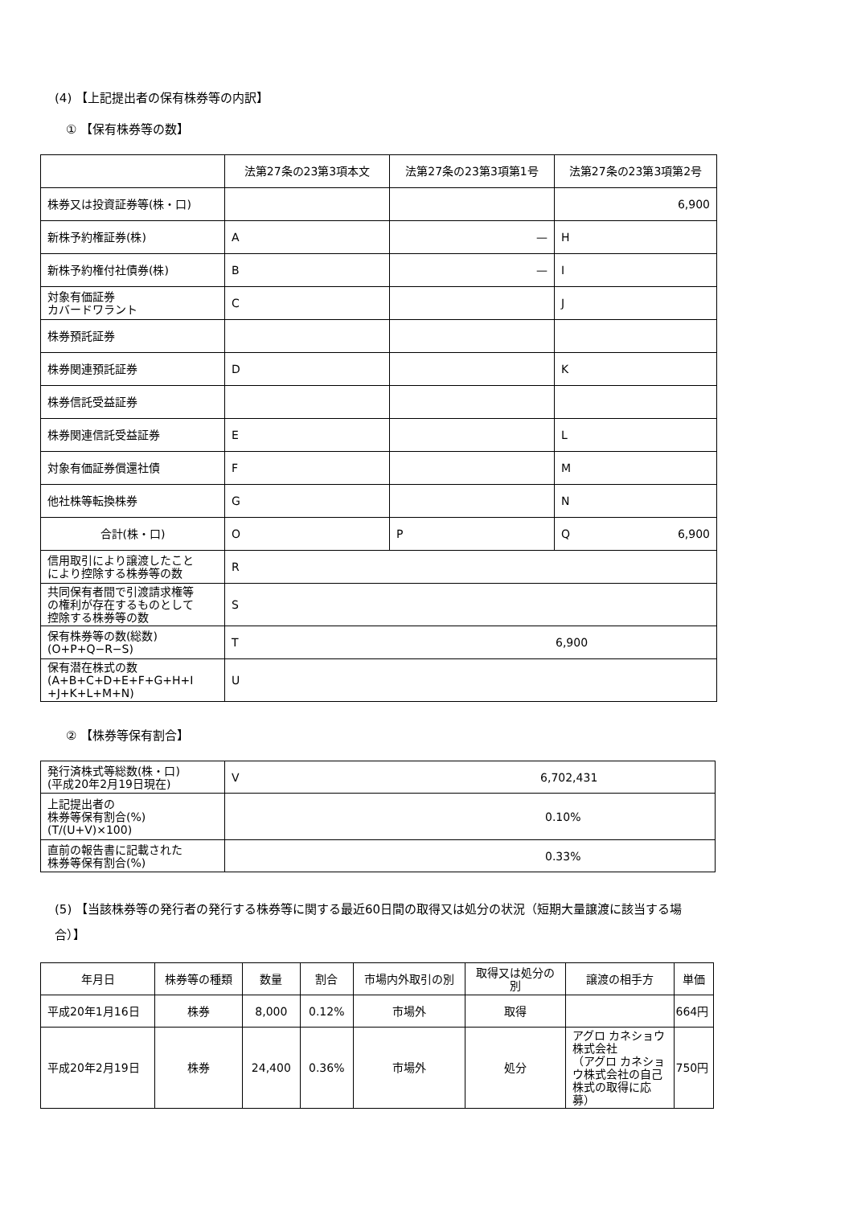(4) 【上記提出者の保有株券等の内訳】
① 【保有株券等の数】
| | 法第27条の23第3項本文 | 法第27条の23第3項第1号 | 法第27条の23第3項第2号 |
| --- | --- | --- | --- |
| 株券又は投資証券等(株・口) | | | 6,900 |
| 新株予約権証券(株) | A | — | H |
| 新株予約権付社債券(株) | B | — | I |
| 対象有価証券 カバードワラント | C | | J |
| 株券預託証券 | | | |
| 株券関連預託証券 | D | | K |
| 株券信託受益証券 | | | |
| 株券関連信託受益証券 | E | | L |
| 対象有価証券償還社債 | F | | M |
| 他社株等転換株券 | G | | N |
| 合計(株・口) | O | P | Q 6,900 |
| 信用取引により譲渡したこと により控除する株券等の数 | R | | |
| 共同保有者間で引渡請求権等 の権利が存在するものとして 控除する株券等の数 | S | | |
| 保有株券等の数(総数) (O+P+Q−R−S) | T 6,900 | | |
| 保有潜在株式の数 (A+B+C+D+E+F+G+H+I +J+K+L+M+N) | U | | |
② 【株券等保有割合】
| 発行済株式等総数(株・口) (平成20年2月19日現在) | V 6,702,431 |
| 上記提出者の 株券等保有割合(%) (T/(U+V)×100) | 0.10% |
| 直前の報告書に記載された 株券等保有割合(%) | 0.33% |
(5) 【当該株券等の発行者の発行する株券等に関する最近60日間の取得又は処分の状況（短期大量譲渡に該当する場
合）】
| 年月日 | 株券等の種類 | 数量 | 割合 | 市場内外取引の別 | 取得又は処分の 別 | 譲渡の相手方 | 単価 |
| --- | --- | --- | --- | --- | --- | --- | --- |
| 平成20年1月16日 | 株券 | 8,000 | 0.12% | 市場外 | 取得 | | 664円 |
| 平成20年2月19日 | 株券 | 24,400 | 0.36% | 市場外 | 処分 | アグロ カネショウ株式会社 （アグロ カネショウ株式会社の自己株式の取得に応募） | 750円 |